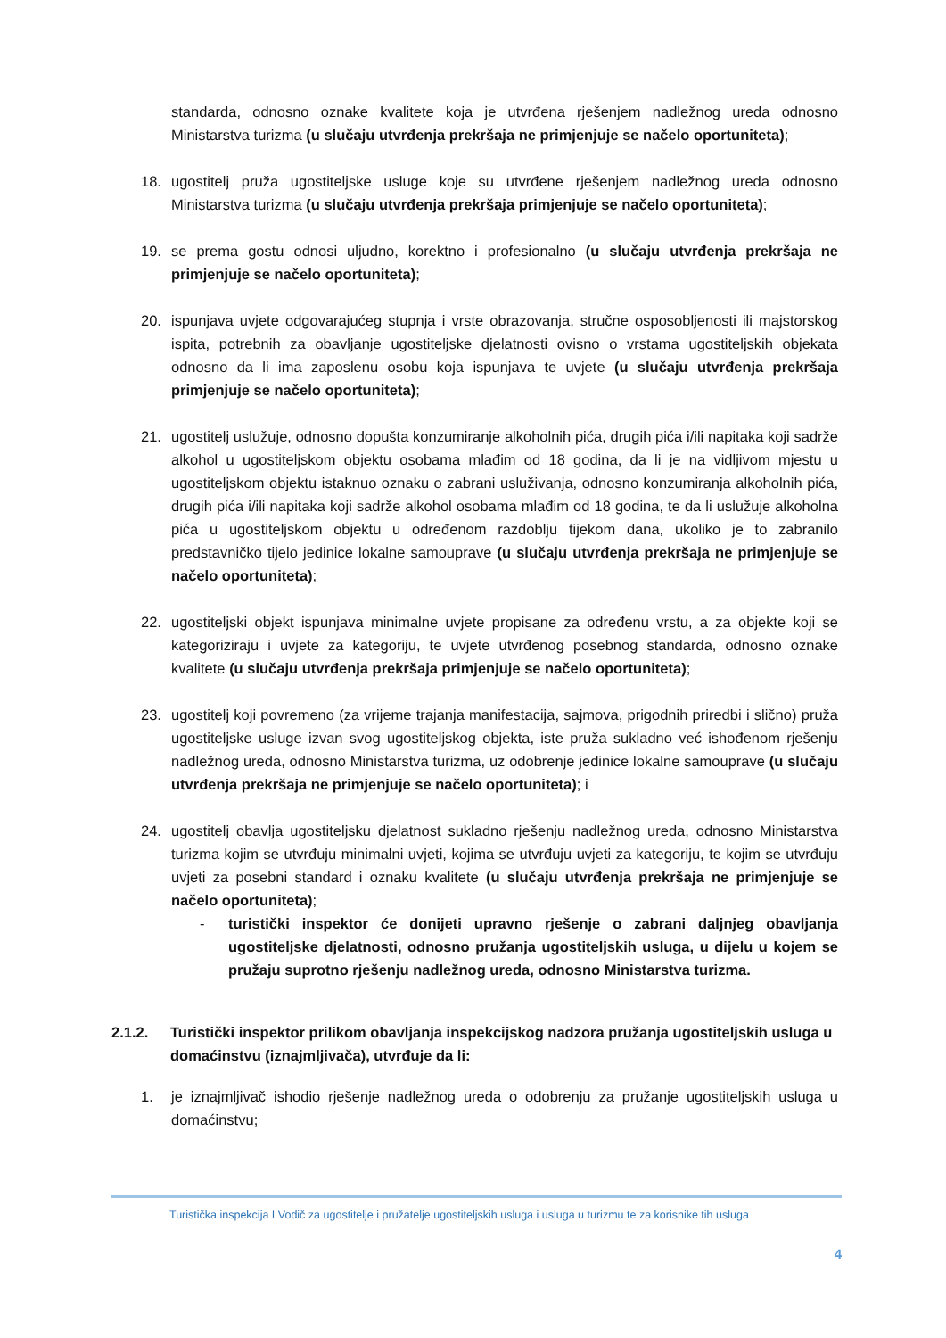standarda, odnosno oznake kvalitete koja je utvrđena rješenjem nadležnog ureda odnosno Ministarstva turizma (u slučaju utvrđenja prekršaja ne primjenjuje se načelo oportuniteta);
18. ugostitelj pruža ugostiteljske usluge koje su utvrđene rješenjem nadležnog ureda odnosno Ministarstva turizma (u slučaju utvrđenja prekršaja primjenjuje se načelo oportuniteta);
19. se prema gostu odnosi uljudno, korektno i profesionalno (u slučaju utvrđenja prekršaja ne primjenjuje se načelo oportuniteta);
20. ispunjava uvjete odgovarajućeg stupnja i vrste obrazovanja, stručne osposobljenosti ili majstorskog ispita, potrebnih za obavljanje ugostiteljske djelatnosti ovisno o vrstama ugostiteljskih objekata odnosno da li ima zaposlenu osobu koja ispunjava te uvjete (u slučaju utvrđenja prekršaja primjenjuje se načelo oportuniteta);
21. ugostitelj uslužuje, odnosno dopušta konzumiranje alkoholnih pića, drugih pića i/ili napitaka koji sadrže alkohol u ugostiteljskom objektu osobama mlađim od 18 godina, da li je na vidljivom mjestu u ugostiteljskom objektu istaknuo oznaku o zabrani usluživanja, odnosno konzumiranja alkoholnih pića, drugih pića i/ili napitaka koji sadrže alkohol osobama mlađim od 18 godina, te da li uslužuje alkoholna pića u ugostiteljskom objektu u određenom razdoblju tijekom dana, ukoliko je to zabranilo predstavničko tijelo jedinice lokalne samouprave (u slučaju utvrđenja prekršaja ne primjenjuje se načelo oportuniteta);
22. ugostiteljski objekt ispunjava minimalne uvjete propisane za određenu vrstu, a za objekte koji se kategoriziraju i uvjete za kategoriju, te uvjete utvrđenog posebnog standarda, odnosno oznake kvalitete (u slučaju utvrđenja prekršaja primjenjuje se načelo oportuniteta);
23. ugostitelj koji povremeno (za vrijeme trajanja manifestacija, sajmova, prigodnih priredbi i slično) pruža ugostiteljske usluge izvan svog ugostiteljskog objekta, iste pruža sukladno već ishođenom rješenju nadležnog ureda, odnosno Ministarstva turizma, uz odobrenje jedinice lokalne samouprave (u slučaju utvrđenja prekršaja ne primjenjuje se načelo oportuniteta); i
24. ugostitelj obavlja ugostiteljsku djelatnost sukladno rješenju nadležnog ureda, odnosno Ministarstva turizma kojim se utvrđuju minimalni uvjeti, kojima se utvrđuju uvjeti za kategoriju, te kojim se utvrđuju uvjeti za posebni standard i oznaku kvalitete (u slučaju utvrđenja prekršaja ne primjenjuje se načelo oportuniteta);
- turistički inspektor će donijeti upravno rješenje o zabrani daljnjeg obavljanja ugostiteljske djelatnosti, odnosno pružanja ugostiteljskih usluga, u dijelu u kojem se pružaju suprotno rješenju nadležnog ureda, odnosno Ministarstva turizma.
2.1.2. Turistički inspektor prilikom obavljanja inspekcijskog nadzora pružanja ugostiteljskih usluga u domaćinstvu (iznajmljivača), utvrđuje da li:
1. je iznajmljivač ishodio rješenje nadležnog ureda o odobrenju za pružanje ugostiteljskih usluga u domaćinstvu;
Turistička inspekcija I Vodič za ugostitelje i pružatelje ugostiteljskih usluga i usluga u turizmu te za korisnike tih usluga
4